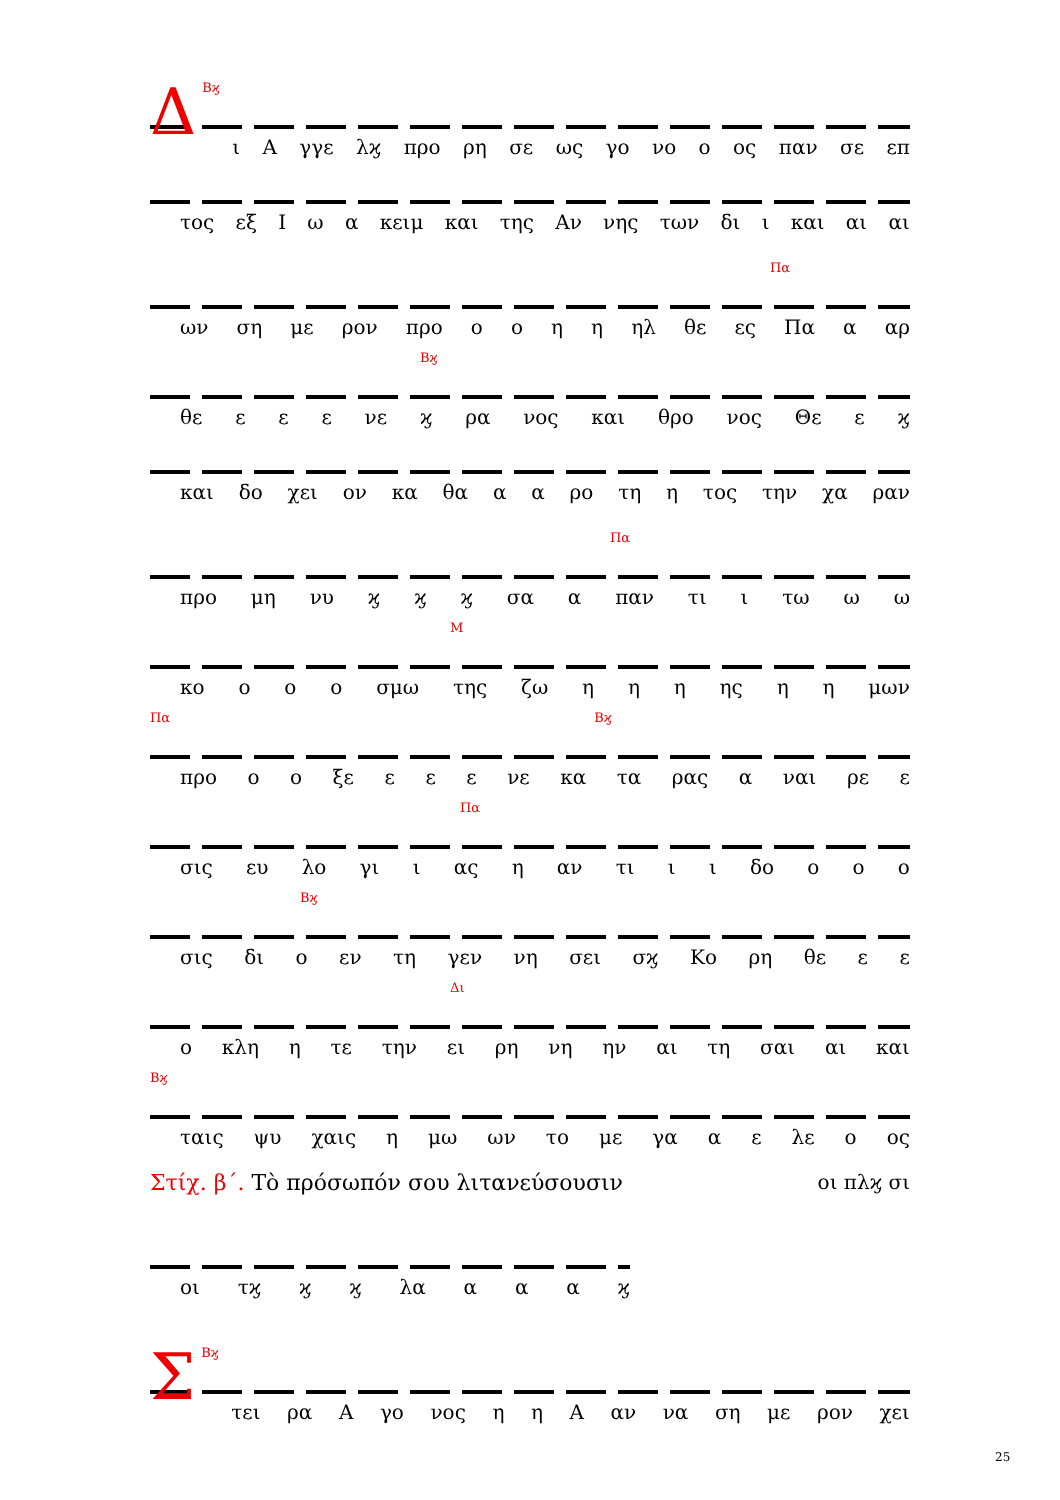Δ
Βϗ
ι Α γγε λϗ προ ρη σε ως γο νο ο ος παν σε επ
τος εξ Ι ω α κειμ και της Αν νης των δι ι και αι αι
Πα
ων ση με ρον προ οοηη ηλ θε ες Πα α αρ
Βϗ
θε ε ε ε νε ϗ ρα νος και θρο νος Θε ε ϗ
και δο χει ον κα θα α α ρο τη η τος την χα ραν
Πα
προ μη νυ ϗ ϗ ϗ σα α παν τι ι τω ω ω
Μ
κο ο ο ο σμω της ζω η η η ης η η μων
Πα Βϗ
προ ο ο ξε ε ε ε νε κα τα ρας α ναι ρε ε
Πα
σις ευ λο γι ι ας η αν τι ι ι δο ο ο ο
Βϗ
σις δι ο εν τη γεν νη σει σϗ Κο ρη θε ε ε
Δι
ο κλη η τε την ει ρη νη ην αι τη σαι αι και
Βϗ
ταις ψυ χαις η μω ων το με γα α ε λε ο ος
Στίχ. β΄. Τὸ πρόσωπόν σου λιτανεύσουσιν οι πλϗ σι
οι τϗ ϗ ϗ λα αααϗ
Σ
Βϗ
τει ρα Α γο νος η η Α αν να ση με ρον χει
25